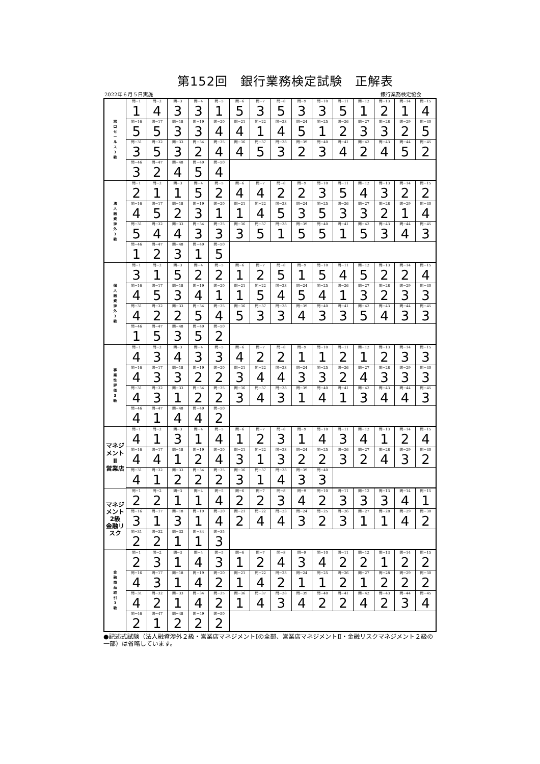第152回　銀行業務検定試験　正解表
2022年６月５日実施 銀行業務検定協会
| 窓 口 セ ー ル ス 3 級 | 問−1 | 問−2 | 問−3 | 問−4 | 問−5 | 問−6 | 問−7 | 問−8 | 問−9 | 問−10 | 問−11 | 問−12 | 問−13 | 問−14 | 問−15 |
| | 1 | 4 | 3 | 3 | 1 | 5 | 3 | 5 | 3 | 3 | 5 | 1 | 2 | 1 | 4 |
| | 問−16 | 問−17 | 問−18 | 問−19 | 問−20 | 問−21 | 問−22 | 問−23 | 問−24 | 問−25 | 問−26 | 問−27 | 問−28 | 問−29 | 問−30 |
| | 5 | 5 | 3 | 3 | 4 | 4 | 1 | 4 | 5 | 1 | 2 | 3 | 3 | 2 | 5 |
| | 問−31 | 問−32 | 問−33 | 問−34 | 問−35 | 問−36 | 問−37 | 問−38 | 問−39 | 問−40 | 問−41 | 問−42 | 問−43 | 問−44 | 問−45 |
| | 3 | 5 | 3 | 2 | 4 | 4 | 5 | 3 | 2 | 3 | 4 | 2 | 4 | 5 | 2 |
| | 問−46 | 問−47 | 問−48 | 問−49 | 問−50 | | | | | | | | | | |
| | 3 | 2 | 4 | 5 | 4 | | | | | | | | | | |
| 法 人 融 資 渉 外 3 級 | 問−1 | 問−2 | 問−3 | 問−4 | 問−5 | 問−6 | 問−7 | 問−8 | 問−9 | 問−10 | 問−11 | 問−12 | 問−13 | 問−14 | 問−15 |
| | 2 | 1 | 1 | 5 | 2 | 4 | 4 | 2 | 2 | 3 | 5 | 4 | 3 | 2 | 2 |
| | 問−16 | 問−17 | 問−18 | 問−19 | 問−20 | 問−21 | 問−22 | 問−23 | 問−24 | 問−25 | 問−26 | 問−27 | 問−28 | 問−29 | 問−30 |
| | 4 | 5 | 2 | 3 | 1 | 1 | 4 | 5 | 3 | 5 | 3 | 3 | 2 | 1 | 4 |
| | 問−31 | 問−32 | 問−33 | 問−34 | 問−35 | 問−36 | 問−37 | 問−38 | 問−39 | 問−40 | 問−41 | 問−42 | 問−43 | 問−44 | 問−45 |
| | 5 | 4 | 4 | 3 | 3 | 3 | 5 | 1 | 5 | 5 | 1 | 5 | 3 | 4 | 3 |
| | 問−46 | 問−47 | 問−48 | 問−49 | 問−50 | | | | | | | | | | |
| | 1 | 2 | 3 | 1 | 5 | | | | | | | | | | |
| 個 人 融 資 渉 外 3 級 | 問−1 | 問−2 | 問−3 | 問−4 | 問−5 | 問−6 | 問−7 | 問−8 | 問−9 | 問−10 | 問−11 | 問−12 | 問−13 | 問−14 | 問−15 |
| | 3 | 1 | 5 | 2 | 2 | 1 | 2 | 5 | 1 | 5 | 4 | 5 | 2 | 2 | 4 |
| | 問−16 | 問−17 | 問−18 | 問−19 | 問−20 | 問−21 | 問−22 | 問−23 | 問−24 | 問−25 | 問−26 | 問−27 | 問−28 | 問−29 | 問−30 |
| | 4 | 5 | 3 | 4 | 1 | 1 | 5 | 4 | 5 | 4 | 1 | 3 | 2 | 3 | 3 |
| | 問−31 | 問−32 | 問−33 | 問−34 | 問−35 | 問−36 | 問−37 | 問−38 | 問−39 | 問−40 | 問−41 | 問−42 | 問−43 | 問−44 | 問−45 |
| | 4 | 2 | 2 | 5 | 4 | 5 | 3 | 3 | 4 | 3 | 3 | 5 | 4 | 3 | 3 |
| | 問−46 | 問−47 | 問−48 | 問−49 | 問−50 | | | | | | | | | | |
| | 1 | 5 | 3 | 5 | 2 | | | | | | | | | | |
| 事 業 性 評 価 3 級 | 問−1 | 問−2 | 問−3 | 問−4 | 問−5 | 問−6 | 問−7 | 問−8 | 問−9 | 問−10 | 問−11 | 問−12 | 問−13 | 問−14 | 問−15 |
| | 4 | 3 | 4 | 3 | 3 | 4 | 2 | 2 | 1 | 1 | 2 | 1 | 2 | 3 | 3 |
| | 問−16 | 問−17 | 問−18 | 問−19 | 問−20 | 問−21 | 問−22 | 問−23 | 問−24 | 問−25 | 問−26 | 問−27 | 問−28 | 問−29 | 問−30 |
| | 4 | 3 | 3 | 2 | 2 | 3 | 4 | 4 | 3 | 3 | 2 | 4 | 3 | 3 | 3 |
| | 問−31 | 問−32 | 問−33 | 問−34 | 問−35 | 問−36 | 問−37 | 問−38 | 問−39 | 問−40 | 問−41 | 問−42 | 問−43 | 問−44 | 問−45 |
| | 4 | 3 | 1 | 2 | 2 | 3 | 4 | 3 | 1 | 4 | 1 | 3 | 4 | 4 | 3 |
| | 問−46 | 問−47 | 問−48 | 問−49 | 問−50 | | | | | | | | | | |
| | 4 | 1 | 4 | 4 | 2 | | | | | | | | | | |
| マネジメントⅡ 営業店 | 問−1 | 問−2 | 問−3 | 問−4 | 問−5 | 問−6 | 問−7 | 問−8 | 問−9 | 問−10 | 問−11 | 問−12 | 問−13 | 問−14 | 問−15 |
| | 4 | 1 | 3 | 1 | 4 | 1 | 2 | 3 | 1 | 4 | 3 | 4 | 1 | 2 | 4 |
| | 問−16 | 問−17 | 問−18 | 問−19 | 問−20 | 問−21 | 問−22 | 問−23 | 問−24 | 問−25 | 問−26 | 問−27 | 問−28 | 問−29 | 問−30 |
| | 4 | 4 | 1 | 2 | 4 | 3 | 1 | 3 | 2 | 2 | 3 | 2 | 4 | 3 | 2 |
| | 問−31 | 問−32 | 問−33 | 問−34 | 問−35 | 問−36 | 問−37 | 問−38 | 問−39 | 問−40 | | | | | |
| | 4 | 1 | 2 | 2 | 2 | 3 | 1 | 4 | 3 | 3 | | | | | |
| マネジメント2級 金融リスク | 問−1 | 問−2 | 問−3 | 問−4 | 問−5 | 問−6 | 問−7 | 問−8 | 問−9 | 問−10 | 問−11 | 問−12 | 問−13 | 問−14 | 問−15 |
| | 2 | 2 | 1 | 1 | 4 | 2 | 2 | 3 | 4 | 2 | 3 | 3 | 3 | 4 | 1 |
| | 問−16 | 問−17 | 問−18 | 問−19 | 問−20 | 問−21 | 問−22 | 問−23 | 問−24 | 問−25 | 問−26 | 問−27 | 問−28 | 問−29 | 問−30 |
| | 3 | 1 | 3 | 1 | 4 | 2 | 4 | 4 | 3 | 2 | 3 | 1 | 1 | 4 | 2 |
| | 問−31 | 問−32 | 問−33 | 問−34 | 問−35 | | | | | | | | | | |
| | 2 | 2 | 1 | 1 | 3 | | | | | | | | | | |
| 金 融 商 品 取 引 3 級 | 問−1 | 問−2 | 問−3 | 問−4 | 問−5 | 問−6 | 問−7 | 問−8 | 問−9 | 問−10 | 問−11 | 問−12 | 問−13 | 問−14 | 問−15 |
| | 2 | 3 | 1 | 4 | 3 | 1 | 2 | 4 | 3 | 4 | 2 | 2 | 1 | 2 | 2 |
| | 問−16 | 問−17 | 問−18 | 問−19 | 問−20 | 問−21 | 問−22 | 問−23 | 問−24 | 問−25 | 問−26 | 問−27 | 問−28 | 問−29 | 問−30 |
| | 4 | 3 | 1 | 4 | 2 | 1 | 4 | 2 | 1 | 1 | 2 | 1 | 2 | 2 | 2 |
| | 問−31 | 問−32 | 問−33 | 問−34 | 問−35 | 問−36 | 問−37 | 問−38 | 問−39 | 問−40 | 問−41 | 問−42 | 問−43 | 問−44 | 問−45 |
| | 4 | 2 | 1 | 4 | 2 | 1 | 4 | 3 | 4 | 2 | 2 | 4 | 2 | 3 | 4 |
| | 問−46 | 問−47 | 問−48 | 問−49 | 問−50 | | | | | | | | | | |
| | 2 | 1 | 2 | 2 | 2 | | | | | | | | | | |
●記述式試験（法人融資渉外２級・営業店マネジメントⅠの全部、営業店マネジメントⅡ・金融リスクマネジメント２級の一部）は省略しています。